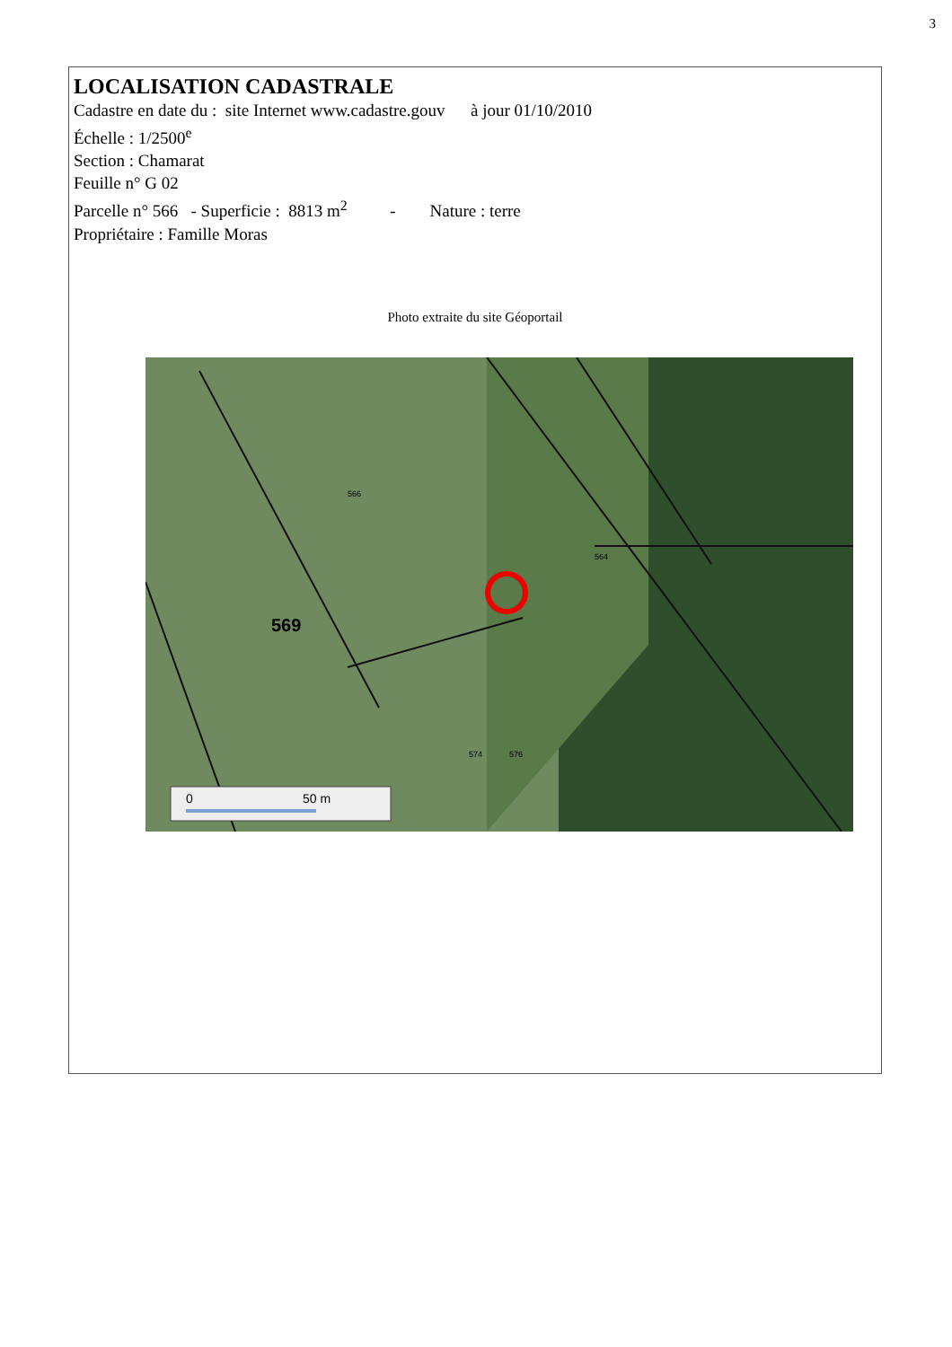3
LOCALISATION CADASTRALE
Cadastre en date du : site Internet www.cadastre.gouv à jour 01/10/2010
Échelle : 1/2500<sup>e</sup>
Section : Chamarat
Feuille n° G 02
Parcelle n° 566 - Superficie : 8813 m<sup>2</sup> - Nature : terre
Propriétaire : Famille Moras
Photo extraite du site Géoportail
569
566
574
576
564
0
50 m